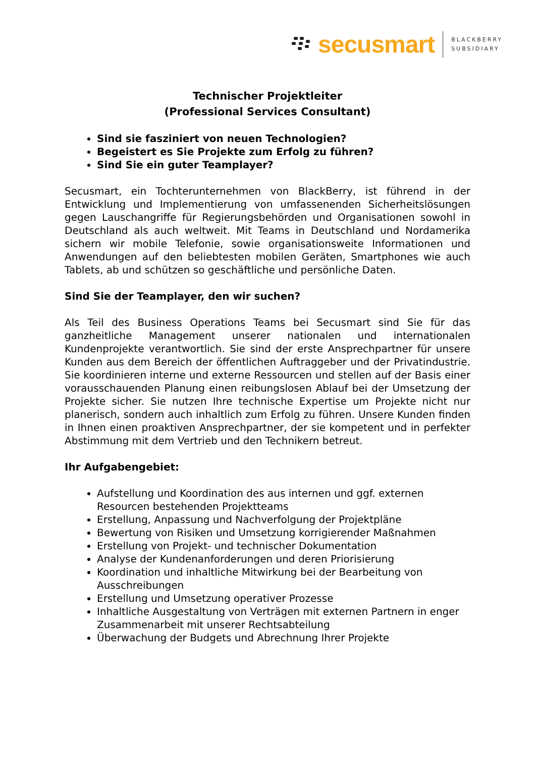secusmart
BLACKBERRY
SUBSIDIARY
Technischer Projektleiter
(Professional Services Consultant)
Sind sie fasziniert von neuen Technologien?
Begeistert es Sie Projekte zum Erfolg zu führen?
Sind Sie ein guter Teamplayer?
Secusmart, ein Tochterunternehmen von BlackBerry, ist führend in der Entwicklung und Implementierung von umfassenenden Sicherheitslösungen gegen Lauschangriffe für Regierungsbehörden und Organisationen sowohl in Deutschland als auch weltweit. Mit Teams in Deutschland und Nordamerika sichern wir mobile Telefonie, sowie organisationsweite Informationen und Anwendungen auf den beliebtesten mobilen Geräten, Smartphones wie auch Tablets, ab und schützen so geschäftliche und persönliche Daten.
Sind Sie der Teamplayer, den wir suchen?
Als Teil des Business Operations Teams bei Secusmart sind Sie für das ganzheitliche Management unserer nationalen und internationalen Kundenprojekte verantwortlich. Sie sind der erste Ansprechpartner für unsere Kunden aus dem Bereich der öffentlichen Auftraggeber und der Privatindustrie. Sie koordinieren interne und externe Ressourcen und stellen auf der Basis einer vorausschauenden Planung einen reibungslosen Ablauf bei der Umsetzung der Projekte sicher. Sie nutzen Ihre technische Expertise um Projekte nicht nur planerisch, sondern auch inhaltlich zum Erfolg zu führen. Unsere Kunden finden in Ihnen einen proaktiven Ansprechpartner, der sie kompetent und in perfekter Abstimmung mit dem Vertrieb und den Technikern betreut.
Ihr Aufgabengebiet:
Aufstellung und Koordination des aus internen und ggf. externen Resourcen bestehenden Projektteams
Erstellung, Anpassung und Nachverfolgung der Projektpläne
Bewertung von Risiken und Umsetzung korrigierender Maßnahmen
Erstellung von Projekt- und technischer Dokumentation
Analyse der Kundenanforderungen und deren Priorisierung
Koordination und inhaltliche Mitwirkung bei der Bearbeitung von Ausschreibungen
Erstellung und Umsetzung operativer Prozesse
Inhaltliche Ausgestaltung von Verträgen mit externen Partnern in enger Zusammenarbeit mit unserer Rechtsabteilung
Überwachung der Budgets und Abrechnung Ihrer Projekte